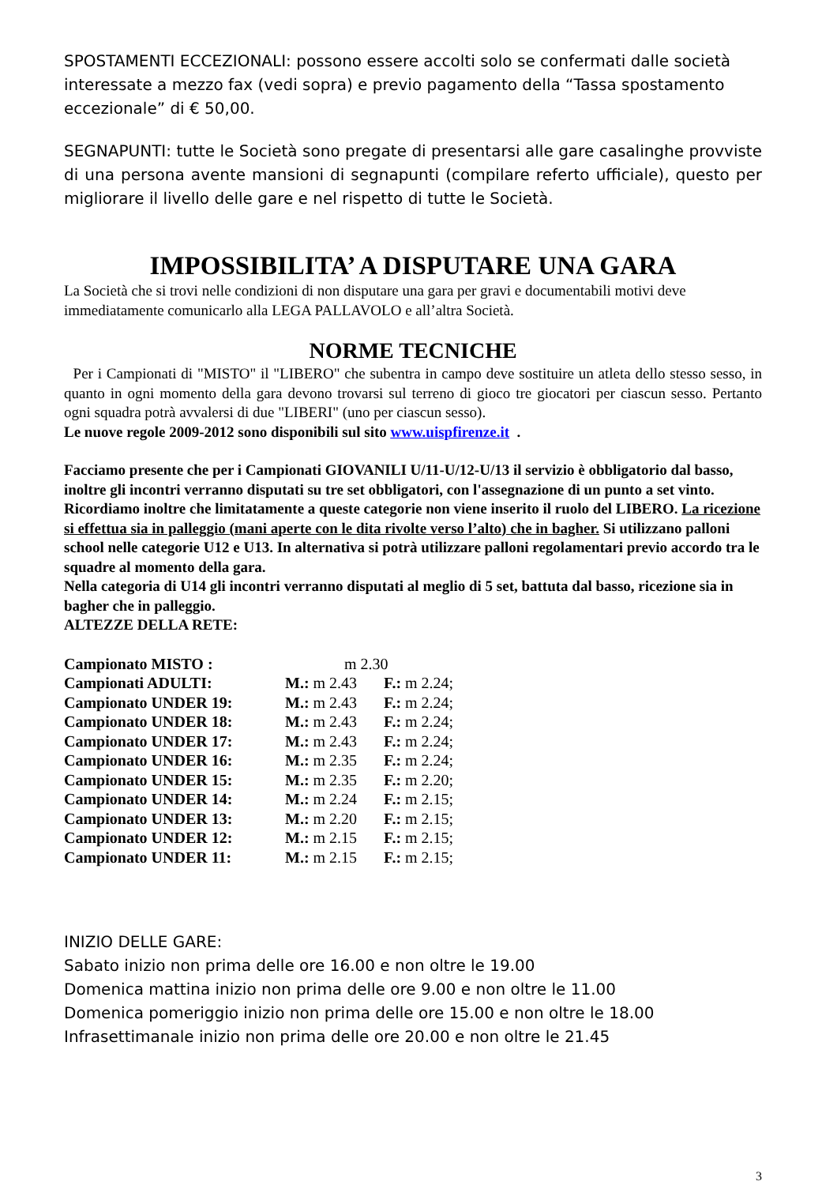SPOSTAMENTI ECCEZIONALI: possono essere accolti solo se confermati dalle società interessate a mezzo fax (vedi sopra) e previo pagamento della “Tassa spostamento eccezionale” di € 50,00.
SEGNAPUNTI: tutte le Società sono pregate di presentarsi alle gare casalinghe provviste di una persona avente mansioni di segnapunti (compilare referto ufficiale), questo per migliorare il livello delle gare e nel rispetto di tutte le Società.
IMPOSSIBILITA’ A DISPUTARE UNA GARA
La Società che si trovi nelle condizioni di non disputare una gara per gravi e documentabili motivi deve immediatamente comunicarlo alla LEGA PALLAVOLO e all’altra Società.
NORME TECNICHE
Per i Campionati di "MISTO" il "LIBERO" che subentra in campo deve sostituire un atleta dello stesso sesso, in quanto in ogni momento della gara devono trovarsi sul terreno di gioco tre giocatori per ciascun sesso. Pertanto ogni squadra potrà avvalersi di due "LIBERI" (uno per ciascun sesso).
Le nuove regole 2009-2012 sono disponibili sul sito www.uispfirenze.it .
Facciamo presente che per i Campionati GIOVANILI U/11-U/12-U/13 il servizio è obbligatorio dal basso, inoltre gli incontri verranno disputati su tre set obbligatori, con l'assegnazione di un punto a set vinto. Ricordiamo inoltre che limitatamente a queste categorie non viene inserito il ruolo del LIBERO. La ricezione si effettua sia in palleggio (mani aperte con le dita rivolte verso l’alto) che in bagher. Si utilizzano palloni school nelle categorie U12 e U13. In alternativa si potrà utilizzare palloni regolamentari previo accordo tra le squadre al momento della gara.
Nella categoria di U14 gli incontri verranno disputati al meglio di 5 set, battuta dal basso, ricezione sia in bagher che in palleggio.
ALTEZZE DELLA RETE:
| Campionato MISTO : | m 2.30 | |
| Campionati ADULTI: | M.: m 2.43 | F.: m 2.24; |
| Campionato UNDER 19: | M.: m 2.43 | F.: m 2.24; |
| Campionato UNDER 18: | M.: m 2.43 | F.: m 2.24; |
| Campionato UNDER 17: | M.: m 2.43 | F.: m 2.24; |
| Campionato UNDER 16: | M.: m 2.35 | F.: m 2.24; |
| Campionato UNDER 15: | M.: m 2.35 | F.: m 2.20; |
| Campionato UNDER 14: | M.: m 2.24 | F.: m 2.15; |
| Campionato UNDER 13: | M.: m 2.20 | F.: m 2.15; |
| Campionato UNDER 12: | M.: m 2.15 | F.: m 2.15; |
| Campionato UNDER 11: | M.: m 2.15 | F.: m 2.15; |
INIZIO DELLE GARE:
Sabato inizio non prima delle ore 16.00 e non oltre le 19.00
Domenica mattina inizio non prima delle ore 9.00 e non oltre le 11.00
Domenica pomeriggio inizio non prima delle ore 15.00 e non oltre le 18.00
Infrasettimanale inizio non prima delle ore 20.00 e non oltre le 21.45
3